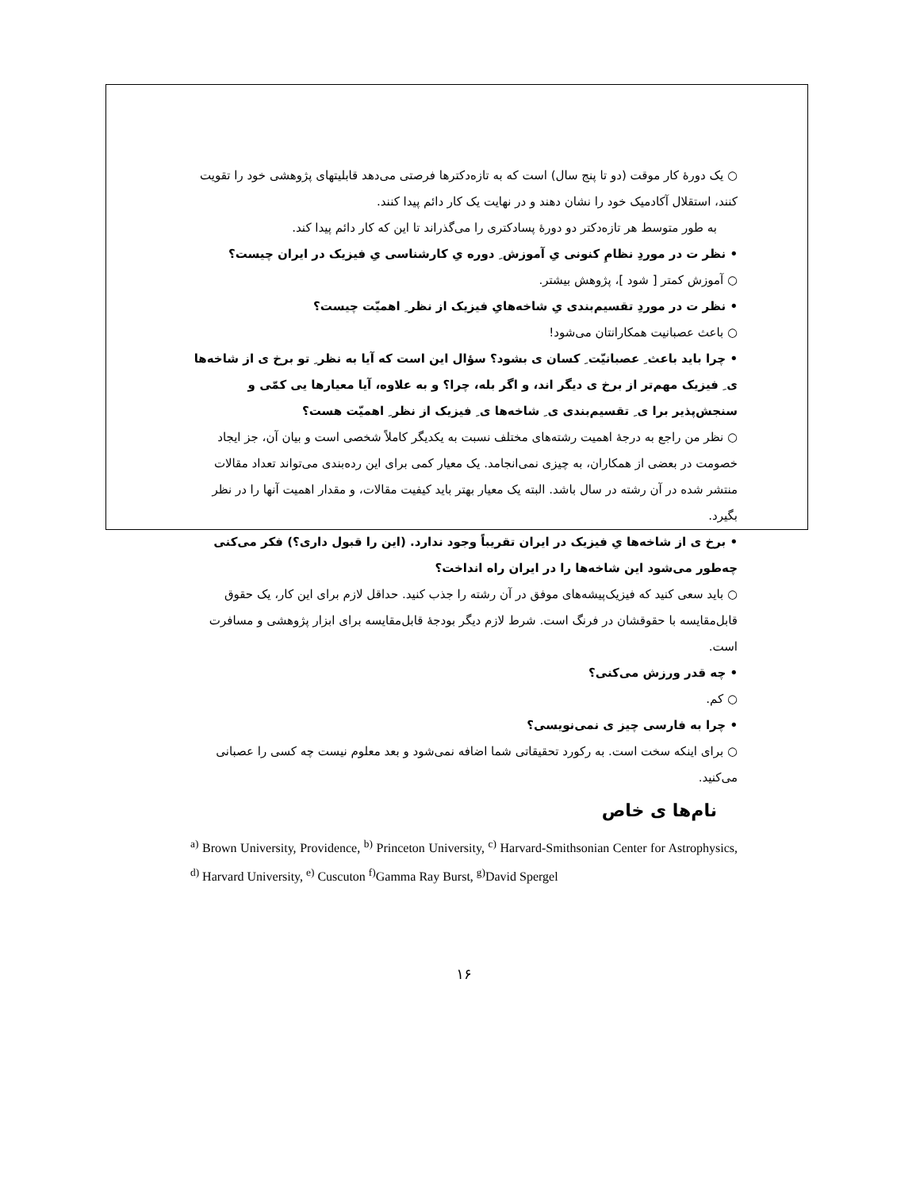○ یک دورهٔ کار موقت (دو تا پنج سال) است که به تازه‌دکترها فرصتی می‌دهد قابلیتهای پژوهشی خود را تقویت کنند، استقلال آکادمیک خود را نشان دهند و در نهایت یک کار دائم پیدا کنند.
به طور متوسط هر تازه‌دکتر دو دورهٔ پسادکتری را می‌گذراند تا این که کار دائم پیدا کند.
• نظر ت در موردِ نظامِ کنونی یِ آموزش ِ دوره یِ کارشناسی یِ فیزیک در ایران چیست؟
○ آموزش کمتر [ شود ]، پژوهش بیشتر.
• نظر ت در موردِ تقسیم‌بندی یِ شاخه‌هایِ فیزیک از نظر ِ اهمیّت چیست؟
○ باعث عصبانیت همکارانتان می‌شود!
• چرا باید باعث ِ عصبانیّت ِ کسان ی بشود؟ سؤال این است که آیا به نظر ِ تو برخ ی از شاخه‌ها ی ِ فیزیک مهم‌تر از برخ ی دیگر اند، و اگر بله، چرا؟ و به علاوه، آیا معیارها یی کمّی و سنجش‌پذیر برا ی ِ تقسیم‌بندی ی ِ شاخه‌ها ی ِ فیزیک از نظر ِ اهمیّت هست؟
○ نظر من راجع به درجهٔ اهمیت رشته‌های مختلف نسبت به یکدیگر کاملاً شخصی است و بیان آن، جز ایجاد خصومت در بعضی از همکاران، به چیزی نمی‌انجامد. یک معیار کمی برای این رده‌بندی می‌تواند تعداد مقالات منتشر شده در آن رشته در سال باشد. البته یک معیار بهتر باید کیفیت مقالات، و مقدار اهمیت آنها را در نظر بگیرد.
• برخ ی از شاخه‌ها یِ فیزیک در ایران تقریباً وجود ندارد. (این را قبول داری؟) فکر می‌کنی چه‌طور می‌شود این شاخه‌ها را در ایران راه انداخت؟
○ باید سعی کنید که فیزیک‌پیشه‌های موفق در آن رشته را جذب کنید. حداقل لازم برای این کار، یک حقوق قابل‌مقایسه با حقوقشان در فرنگ است. شرط لازم دیگر بودجهٔ قابل‌مقایسه برای ابزار پژوهشی و مسافرت است.
• چه قدر ورزش می‌کنی؟
○ کم.
• چرا به فارسی چیز ی نمی‌نویسی؟
○ برای اینکه سخت است. به رکورد تحقیقاتی شما اضافه نمی‌شود و بعد معلوم نیست چه کسی را عصبانی می‌کنید.
نام‌ها ی خاص
<sup>a)</sup> Brown University, Providence, <sup>b)</sup> Princeton University, <sup>c)</sup> Harvard-Smithsonian Center for Astrophysics, <sup>d)</sup> Harvard University, <sup>e)</sup> Cuscuton <sup>f)</sup>Gamma Ray Burst, <sup>g)</sup>David Spergel
۱۶